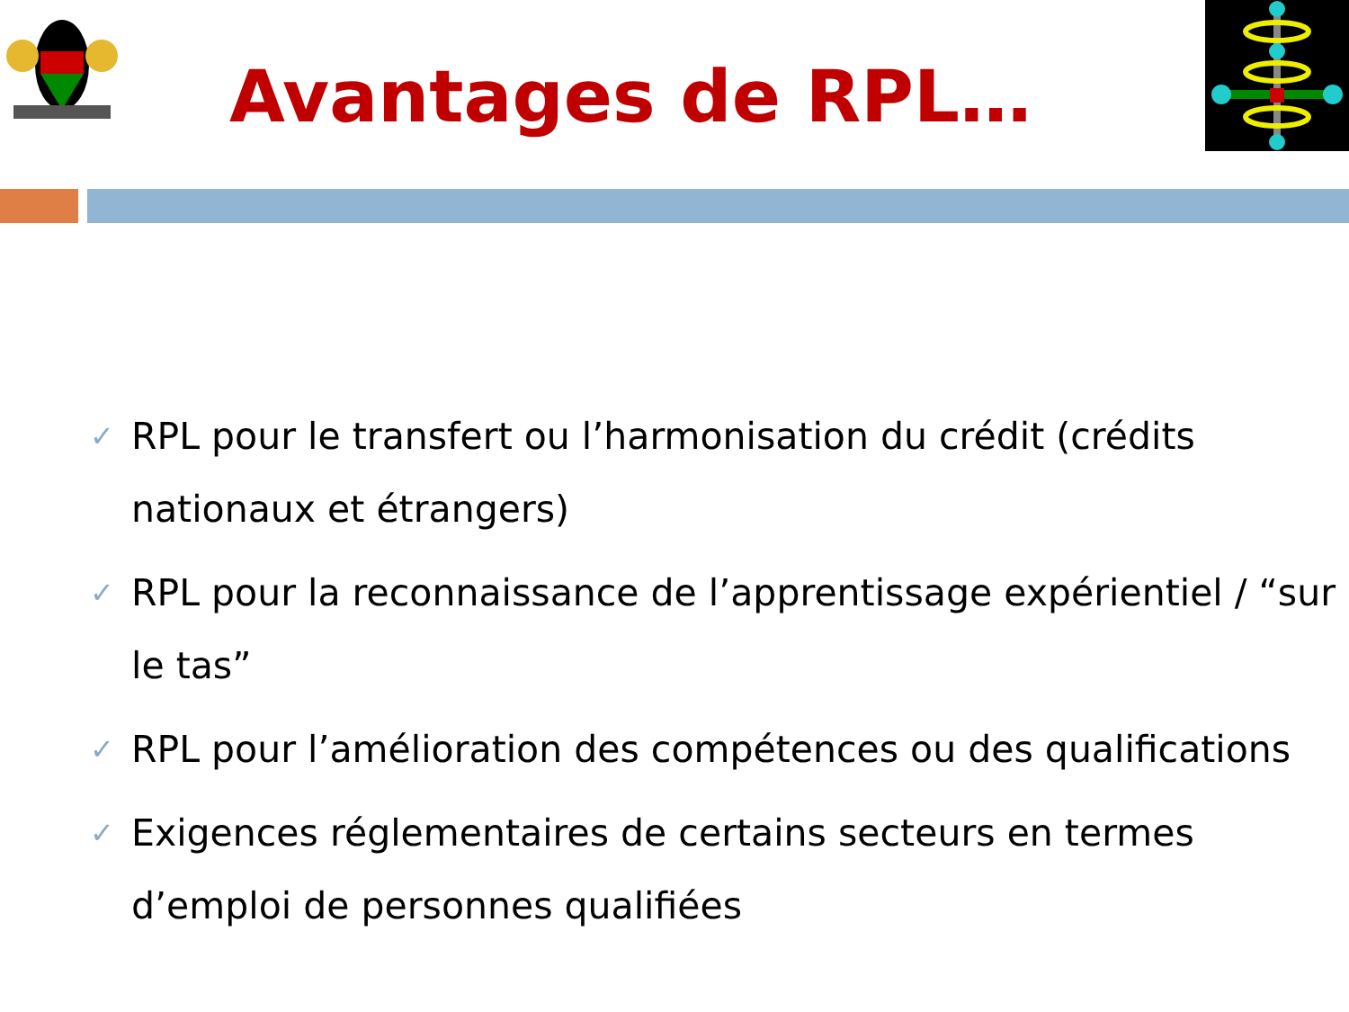Avantages de RPL…
✓ RPL pour le transfert ou l’harmonisation du crédit (crédits nationaux et étrangers)
✓ RPL pour la reconnaissance de l’apprentissage expérientiel / “sur le tas”
✓ RPL pour l’amélioration des compétences ou des qualifications
✓ Exigences réglementaires de certains secteurs en termes d’emploi de personnes qualifiées